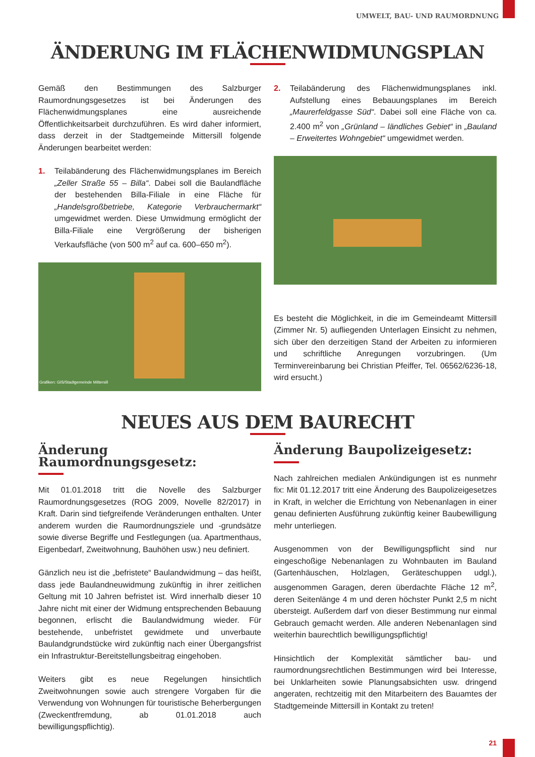UMWELT, BAU- UND RAUMORDNUNG
ÄNDERUNG IM FLÄCHENWIDMUNGSPLAN
Gemäß den Bestimmungen des Salzburger Raumordnungsgesetzes ist bei Änderungen des Flächenwidmungsplanes eine ausreichende Öffentlichkeitsarbeit durchzuführen. Es wird daher informiert, dass derzeit in der Stadtgemeinde Mittersill folgende Änderungen bearbeitet werden:
1. Teilabänderung des Flächenwidmungsplanes im Bereich „Zeller Straße 55 – Billa“. Dabei soll die Baulandfläche der bestehenden Billa-Filiale in eine Fläche für „Handelsgroßbetriebe, Kategorie Verbrauchermarkt“ umgewidmet werden. Diese Umwidmung ermöglicht der Billa-Filiale eine Vergrößerung der bisherigen Verkaufsfläche (von 500 m<sup>2</sup> auf ca. 600–650 m<sup>2</sup>).
Grafiken: GIS/Stadtgemeinde Mittersill
2. Teilabänderung des Flächenwidmungsplanes inkl. Aufstellung eines Bebauungsplanes im Bereich „Maurerfeldgasse Süd“. Dabei soll eine Fläche von ca. 2.400 m<sup>2</sup> von „Grünland – ländliches Gebiet“ in „Bauland – Erweitertes Wohngebiet“ umgewidmet werden.
Es besteht die Möglichkeit, in die im Gemeindeamt Mittersill (Zimmer Nr. 5) aufliegenden Unterlagen Einsicht zu nehmen, sich über den derzeitigen Stand der Arbeiten zu informieren und schriftliche Anregungen vorzubringen. (Um Terminvereinbarung bei Christian Pfeiffer, Tel. 06562/6236-18, wird ersucht.)
NEUES AUS DEM BAURECHT
Änderung Raumordnungsgesetz:
Mit 01.01.2018 tritt die Novelle des Salzburger Raumordnungsgesetzes (ROG 2009, Novelle 82/2017) in Kraft. Darin sind tiefgreifende Veränderungen enthalten. Unter anderem wurden die Raumordnungsziele und -grundsätze sowie diverse Begriffe und Festlegungen (ua. Apartmenthaus, Eigenbedarf, Zweitwohnung, Bauhöhen usw.) neu definiert.
Gänzlich neu ist die „befristete“ Baulandwidmung – das heißt, dass jede Baulandneuwidmung zukünftig in ihrer zeitlichen Geltung mit 10 Jahren befristet ist. Wird innerhalb dieser 10 Jahre nicht mit einer der Widmung entsprechenden Bebauung begonnen, erlischt die Baulandwidmung wieder. Für bestehende, unbefristet gewidmete und unverbaute Baulandgrundstücke wird zukünftig nach einer Übergangsfrist ein Infrastruktur-Bereitstellungsbeitrag eingehoben.
Weiters gibt es neue Regelungen hinsichtlich Zweitwohnungen sowie auch strengere Vorgaben für die Verwendung von Wohnungen für touristische Beherbergungen (Zweckentfremdung, ab 01.01.2018 auch bewilligungspflichtig).
Änderung Baupolizeigesetz:
Nach zahlreichen medialen Ankündigungen ist es nunmehr fix: Mit 01.12.2017 tritt eine Änderung des Baupolizeigesetzes in Kraft, in welcher die Errichtung von Nebenanlagen in einer genau definierten Ausführung zukünftig keiner Baubewilligung mehr unterliegen.
Ausgenommen von der Bewilligungspflicht sind nur eingeschoßige Nebenanlagen zu Wohnbauten im Bauland (Gartenhäuschen, Holzlagen, Geräteschuppen udgl.), ausgenommen Garagen, deren überdachte Fläche 12 m<sup>2</sup>, deren Seitenlänge 4 m und deren höchster Punkt 2,5 m nicht übersteigt. Außerdem darf von dieser Bestimmung nur einmal Gebrauch gemacht werden. Alle anderen Nebenanlagen sind weiterhin baurechtlich bewilligungspflichtig!
Hinsichtlich der Komplexität sämtlicher bau- und raumordnungsrechtlichen Bestimmungen wird bei Interesse, bei Unklarheiten sowie Planungsabsichten usw. dringend angeraten, rechtzeitig mit den Mitarbeitern des Bauamtes der Stadtgemeinde Mittersill in Kontakt zu treten!
21